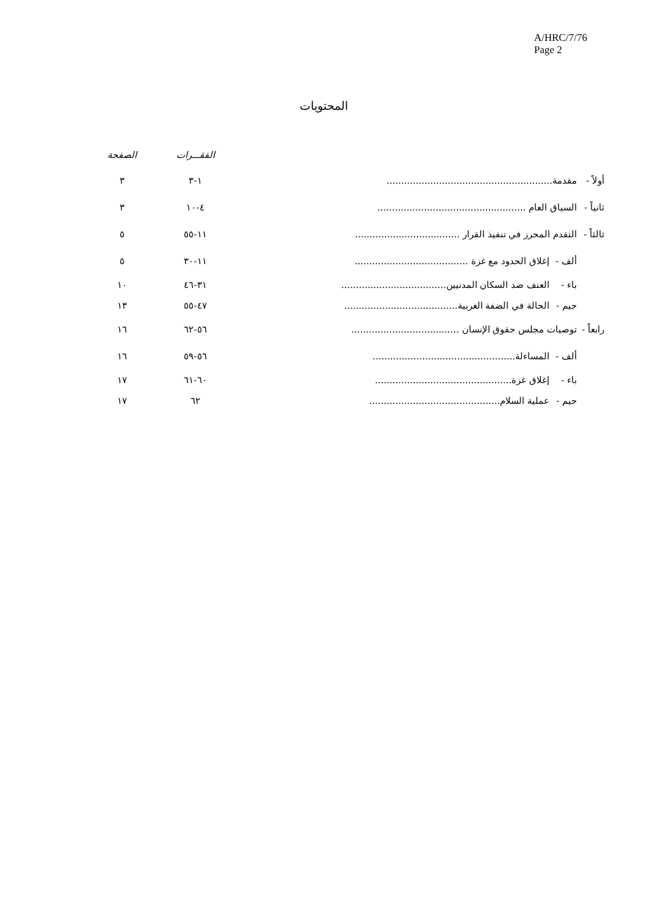A/HRC/7/76
Page 2
المحتويات
| | | | الفقـــرات | الصفحة |
| --- | --- | --- | --- | --- |
| أولاً - | مقدمة......................................................... | | ١-٣ | ٣ |
| ثانياً - | السياق العام ................................................... | | ٤-١٠ | ٣ |
| ثالثاً - | التقدم المحرز في تنفيذ القرار .................................... | | ١١-٥٥ | ٥ |
| | ألف - | إغلاق الحدود مع غزة ....................................... | ١١-٣٠ | ٥ |
| | باء - | العنف ضد السكان المدنيين.................................... | ٣١-٤٦ | ١٠ |
| | جيم - | الحالة في الضفة الغربية....................................... | ٤٧-٥٥ | ١٣ |
| رابعاً - | توصيات مجلس حقوق الإنسان ..................................... | | ٥٦-٦٢ | ١٦ |
| | ألف - | المساءلة................................................. | ٥٦-٥٩ | ١٦ |
| | باء - | إغلاق غزة............................................... | ٦٠-٦١ | ١٧ |
| | جيم - | عملية السلام............................................. | ٦٢ | ١٧ |